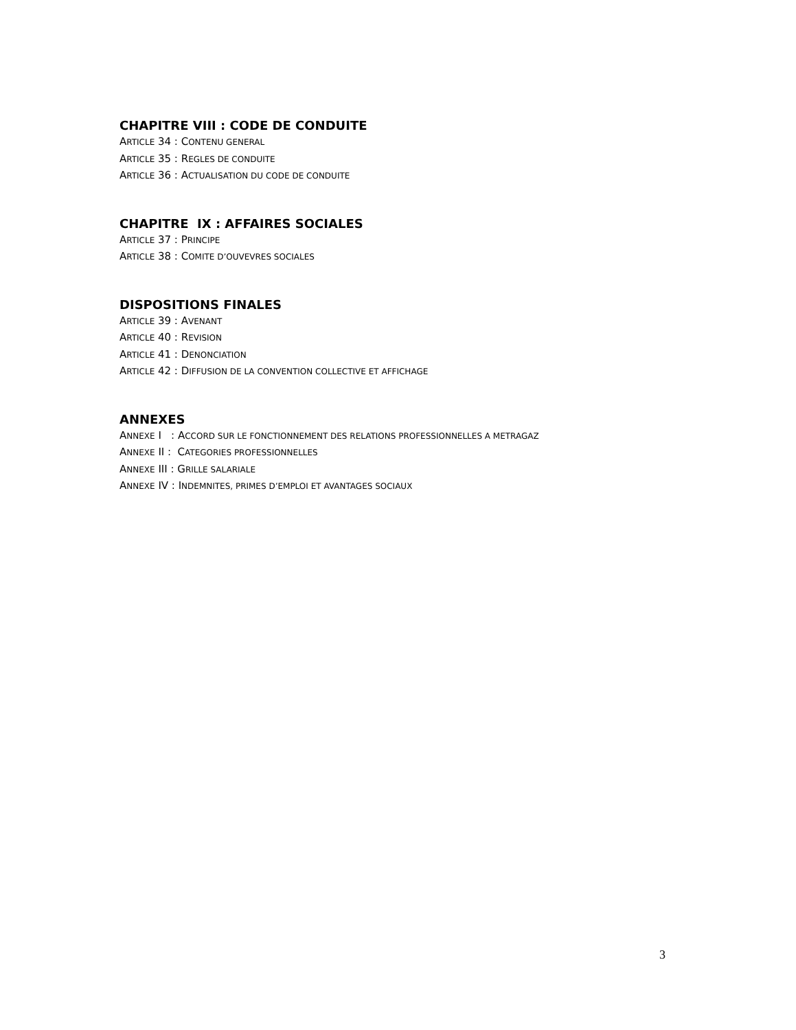CHAPITRE VIII : CODE DE CONDUITE
ARTICLE 34 : CONTENU GENERAL
ARTICLE 35 : REGLES DE CONDUITE
ARTICLE 36 : ACTUALISATION DU CODE DE CONDUITE
CHAPITRE IX : AFFAIRES SOCIALES
ARTICLE 37 : PRINCIPE
ARTICLE 38 : COMITE D’OUVEVRES SOCIALES
DISPOSITIONS FINALES
ARTICLE 39 : AVENANT
ARTICLE 40 : REVISION
ARTICLE 41 : DENONCIATION
ARTICLE 42 : DIFFUSION DE LA CONVENTION COLLECTIVE ET AFFICHAGE
ANNEXES
ANNEXE I : ACCORD SUR LE FONCTIONNEMENT DES RELATIONS PROFESSIONNELLES A METRAGAZ
ANNEXE II : CATEGORIES PROFESSIONNELLES
ANNEXE III : GRILLE SALARIALE
ANNEXE IV : INDEMNITES, PRIMES D’EMPLOI ET AVANTAGES SOCIAUX
3